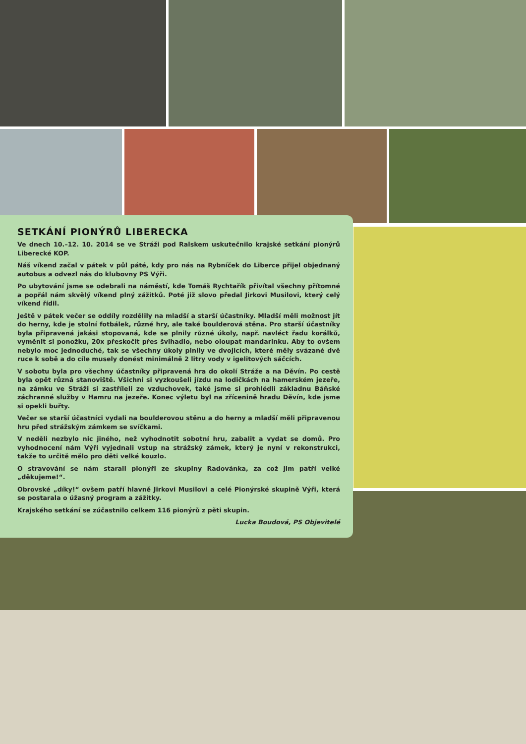SETKÁNÍ PIONÝRŮ LIBERECKA
Ve dnech 10.–12. 10. 2014 se ve Stráži pod Ralskem uskutečnilo krajské setkání pionýrů Liberecké KOP.
Náš víkend začal v pátek v půl páté, kdy pro nás na Rybníček do Liberce přijel objednaný autobus a odvezl nás do klubovny PS Výři.
Po ubytování jsme se odebrali na náměstí, kde Tomáš Rychtařík přivítal všechny přítomné a popřál nám skvělý víkend plný zážitků. Poté již slovo předal Jirkovi Musilovi, který celý víkend řídil.
Ještě v pátek večer se oddíly rozdělily na mladší a starší účastníky. Mladší měli možnost jít do herny, kde je stolní fotbálek, různé hry, ale také boulderová stěna. Pro starší účastníky byla připravená jakási stopovaná, kde se plnily různé úkoly, např. navléct řadu korálků, vyměnit si ponožku, 20x přeskočit přes švihadlo, nebo oloupat mandarinku. Aby to ovšem nebylo moc jednoduché, tak se všechny úkoly plnily ve dvojicích, které měly svázané dvě ruce k sobě a do cíle musely donést minimálně 2 litry vody v igelitových sáčcích.
V sobotu byla pro všechny účastníky připravená hra do okolí Stráže a na Děvín. Po cestě byla opět různá stanoviště. Všichni si vyzkoušeli jízdu na lodičkách na hamerském jezeře, na zámku ve Stráži si zastříleli ze vzduchovek, také jsme si prohlédli základnu Báňské záchranné služby v Hamru na jezeře. Konec výletu byl na zřícenině hradu Děvín, kde jsme si opekli buřty.
Večer se starší účastníci vydali na boulderovou stěnu a do herny a mladší měli připravenou hru před strážským zámkem se svíčkami.
V neděli nezbylo nic jiného, než vyhodnotit sobotní hru, zabalit a vydat se domů. Pro vyhodnocení nám Výři vyjednali vstup na strážský zámek, který je nyní v rekonstrukci, takže to určitě mělo pro děti velké kouzlo.
O stravování se nám starali pionýři ze skupiny Radovánka, za což jim patří velké „děkujeme!“.
Obrovské „díky!“ ovšem patří hlavně Jirkovi Musilovi a celé Pionýrské skupině Výři, která se postarala o úžasný program a zážitky.
Krajského setkání se zúčastnilo celkem 116 pionýrů z pěti skupin.
Lucka Boudová, PS Objevitelé